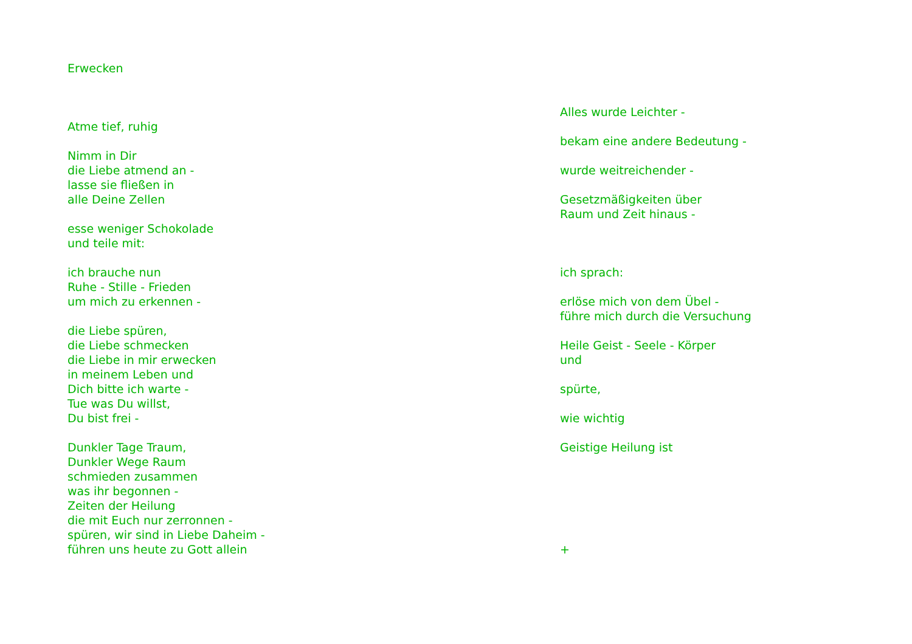Erwecken
Atme tief, ruhig
Nimm in Dir
die Liebe atmend an -
lasse sie fließen in
alle Deine Zellen
esse weniger Schokolade
und teile mit:
ich brauche nun
Ruhe - Stille - Frieden
um mich zu erkennen -
die Liebe spüren,
die Liebe schmecken
die Liebe in mir erwecken
in meinem Leben und
Dich bitte ich warte -
Tue was Du willst,
Du bist frei -
Dunkler Tage Traum,
Dunkler Wege Raum
schmieden zusammen
was ihr begonnen -
Zeiten der Heilung
die mit Euch nur zerronnen -
spüren, wir sind in Liebe Daheim -
führen uns heute zu Gott allein
Alles wurde Leichter -
bekam eine andere Bedeutung -
wurde weitreichender -
Gesetzmäßigkeiten über
Raum und Zeit hinaus -
ich sprach:
erlöse mich von dem Übel -
führe mich durch die Versuchung
Heile Geist - Seele - Körper
und
spürte,
wie wichtig
Geistige Heilung ist
+